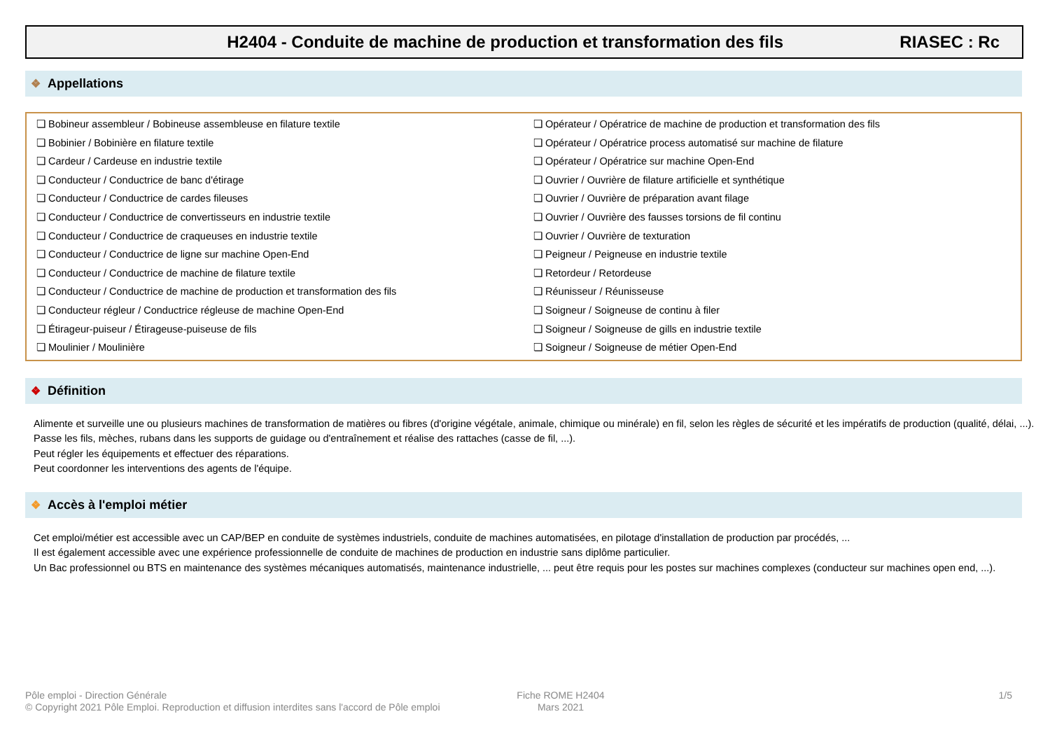H2404 - Conduite de machine de production et transformation des fils RIASEC : Rc
❖ Appellations
❏ Bobineur assembleur / Bobineuse assembleuse en filature textile
❏ Bobinier / Bobinière en filature textile
❏ Cardeur / Cardeuse en industrie textile
❏ Conducteur / Conductrice de banc d'étirage
❏ Conducteur / Conductrice de cardes fileuses
❏ Conducteur / Conductrice de convertisseurs en industrie textile
❏ Conducteur / Conductrice de craqueuses en industrie textile
❏ Conducteur / Conductrice de ligne sur machine Open-End
❏ Conducteur / Conductrice de machine de filature textile
❏ Conducteur / Conductrice de machine de production et transformation des fils
❏ Conducteur régleur / Conductrice régleuse de machine Open-End
❏ Étirageur-puiseur / Étirageuse-puiseuse de fils
❏ Moulinier / Moulinière
❏ Opérateur / Opératrice de machine de production et transformation des fils
❏ Opérateur / Opératrice process automatisé sur machine de filature
❏ Opérateur / Opératrice sur machine Open-End
❏ Ouvrier / Ouvrière de filature artificielle et synthétique
❏ Ouvrier / Ouvrière de préparation avant filage
❏ Ouvrier / Ouvrière des fausses torsions de fil continu
❏ Ouvrier / Ouvrière de texturation
❏ Peigneur / Peigneuse en industrie textile
❏ Retordeur / Retordeuse
❏ Réunisseur / Réunisseuse
❏ Soigneur / Soigneuse de continu à filer
❏ Soigneur / Soigneuse de gills en industrie textile
❏ Soigneur / Soigneuse de métier Open-End
❖ Définition
Alimente et surveille une ou plusieurs machines de transformation de matières ou fibres (d'origine végétale, animale, chimique ou minérale) en fil, selon les règles de sécurité et les impératifs de production (qualité, délai, ...).
Passe les fils, mèches, rubans dans les supports de guidage ou d'entraînement et réalise des rattaches (casse de fil, ...).
Peut régler les équipements et effectuer des réparations.
Peut coordonner les interventions des agents de l'équipe.
❖ Accès à l'emploi métier
Cet emploi/métier est accessible avec un CAP/BEP en conduite de systèmes industriels, conduite de machines automatisées, en pilotage d'installation de production par procédés, ...
Il est également accessible avec une expérience professionnelle de conduite de machines de production en industrie sans diplôme particulier.
Un Bac professionnel ou BTS en maintenance des systèmes mécaniques automatisés, maintenance industrielle, ... peut être requis pour les postes sur machines complexes (conducteur sur machines open end, ...).
Pôle emploi - Direction Générale
© Copyright 2021 Pôle Emploi. Reproduction et diffusion interdites sans l'accord de Pôle emploi
Fiche ROME H2404
Mars 2021
1/5